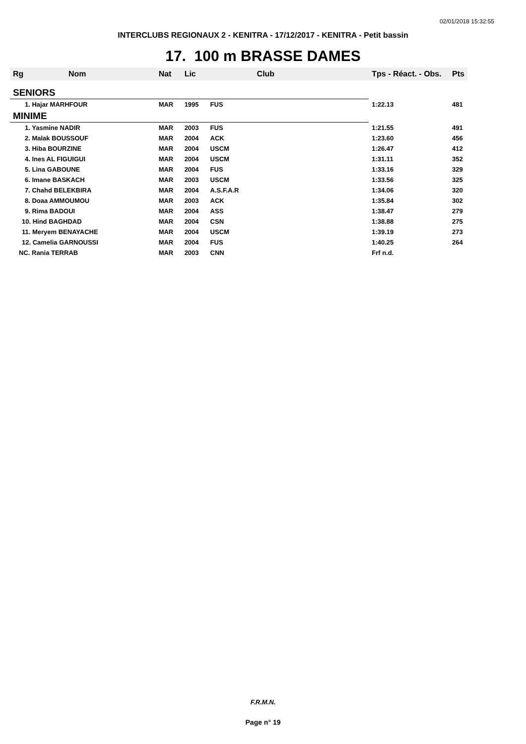02/01/2018 15:32:55
INTERCLUBS REGIONAUX 2 - KENITRA - 17/12/2017 - KENITRA - Petit bassin
17. 100 m BRASSE DAMES
| Rg | Nom | Nat | Lic | Club | Tps - Réact. - Obs. | Pts |
| --- | --- | --- | --- | --- | --- | --- |
| SENIORS | | | | | | |
| 1. Hajar MARHFOUR | | MAR | 1995 | FUS | 1:22.13 | 481 |
| MINIME | | | | | | |
| 1. Yasmine NADIR | | MAR | 2003 | FUS | 1:21.55 | 491 |
| 2. Malak BOUSSOUF | | MAR | 2004 | ACK | 1:23.60 | 456 |
| 3. Hiba BOURZINE | | MAR | 2004 | USCM | 1:26.47 | 412 |
| 4. Ines AL FIGUIGUI | | MAR | 2004 | USCM | 1:31.11 | 352 |
| 5. Lina GABOUNE | | MAR | 2004 | FUS | 1:33.16 | 329 |
| 6. Imane BASKACH | | MAR | 2003 | USCM | 1:33.56 | 325 |
| 7. Chahd BELEKBIRA | | MAR | 2004 | A.S.F.A.R | 1:34.06 | 320 |
| 8. Doaa AMMOUMOU | | MAR | 2003 | ACK | 1:35.84 | 302 |
| 9. Rima BADOUI | | MAR | 2004 | ASS | 1:38.47 | 279 |
| 10. Hind BAGHDAD | | MAR | 2004 | CSN | 1:38.88 | 275 |
| 11. Meryem BENAYACHE | | MAR | 2004 | USCM | 1:39.19 | 273 |
| 12. Camelia GARNOUSSI | | MAR | 2004 | FUS | 1:40.25 | 264 |
| NC. Rania TERRAB | | MAR | 2003 | CNN | Frf n.d. | |
F.R.M.N.
Page n° 19